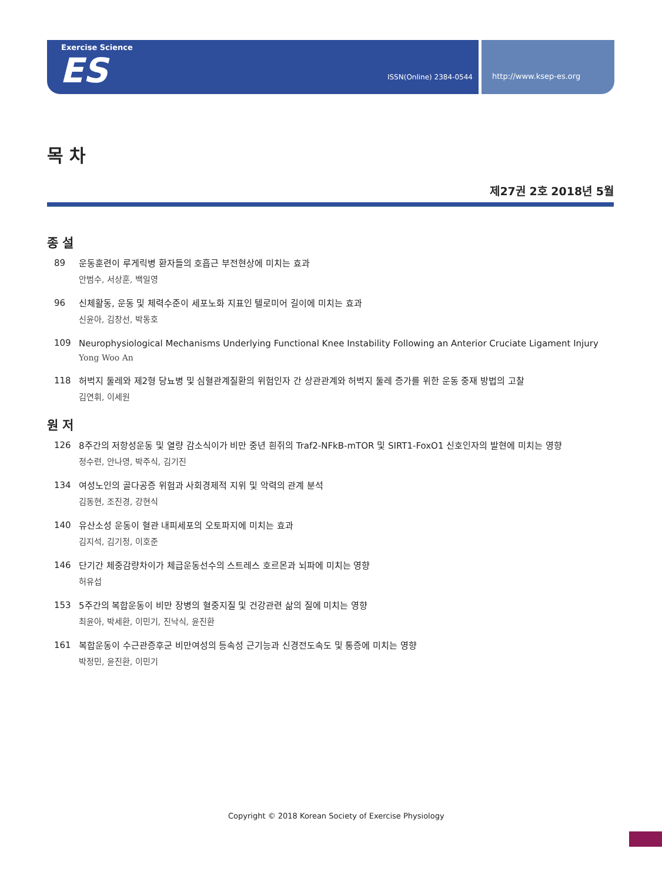Exercise Science
ES ISSN(Online) 2384-0544
http://www.ksep-es.org
목 차
제27권 2호 2018년 5월
종 설
89
운동훈련이 루게릭병 환자들의 호흡근 부전현상에 미치는 효과
안범수, 서상훈, 백일영
96
신체활동, 운동 및 체력수준이 세포노화 지표인 텔로미어 길이에 미치는 효과
신윤아, 김창선, 박동호
109
Neurophysiological Mechanisms Underlying Functional Knee Instability Following an Anterior Cruciate Ligament Injury
Yong Woo An
118
허벅지 둘레와 제2형 당뇨병 및 심혈관계질환의 위험인자 간 상관관계와 허벅지 둘레 증가를 위한 운동 중재 방법의 고찰
김연휘, 이세원
원 저
126
8주간의 저항성운동 및 열량 감소식이가 비만 중년 흰쥐의 Traf2-NFkB-mTOR 및 SIRT1-FoxO1 신호인자의 발현에 미치는 영향
정수련, 안나영, 박주식, 김기진
134
여성노인의 골다공증 위험과 사회경제적 지위 및 악력의 관계 분석
김동현, 조진경, 강현식
140
유산소성 운동이 혈관 내피세포의 오토파지에 미치는 효과
김지석, 김기정, 이호준
146
단기간 체중감량차이가 체급운동선수의 스트레스 호르몬과 뇌파에 미치는 영향
허유섭
153
5주간의 복합운동이 비만 장병의 혈중지질 및 건강관련 삶의 질에 미치는 영향
최윤아, 박세환, 이민기, 진낙식, 윤진환
161
복합운동이 수근관증후군 비만여성의 등속성 근기능과 신경전도속도 및 통증에 미치는 영향
박정민, 윤진환, 이민기
Copyright © 2018 Korean Society of Exercise Physiology